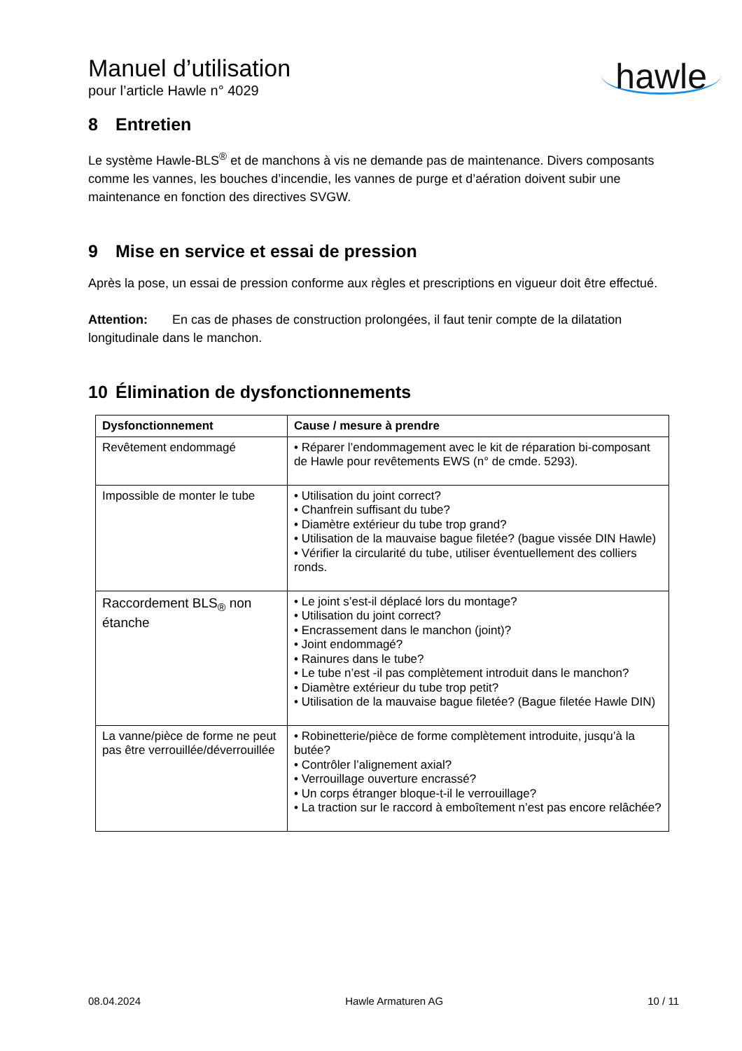Manuel d’utilisation
pour l’article Hawle n° 4029
hawle
8 Entretien
Le système Hawle-BLS<sup>®</sup> et de manchons à vis ne demande pas de maintenance. Divers composants comme les vannes, les bouches d’incendie, les vannes de purge et d’aération doivent subir une maintenance en fonction des directives SVGW.
9 Mise en service et essai de pression
Après la pose, un essai de pression conforme aux règles et prescriptions en vigueur doit être effectué.
Attention: En cas de phases de construction prolongées, il faut tenir compte de la dilatation longitudinale dans le manchon.
10 Élimination de dysfonctionnements
| Dysfonctionnement | Cause / mesure à prendre |
| --- | --- |
| Revêtement endommagé | • Réparer l’endommagement avec le kit de réparation bi-composant de Hawle pour revêtements EWS (n° de cmde. 5293). |
| Impossible de monter le tube | • Utilisation du joint correct? • Chanfrein suffisant du tube? • Diamètre extérieur du tube trop grand? • Utilisation de la mauvaise bague filetée? (bague vissée DIN Hawle) • Vérifier la circularité du tube, utiliser éventuellement des colliers ronds. |
| Raccordement BLS<sub>®</sub> non étanche | • Le joint s’est-il déplacé lors du montage? • Utilisation du joint correct? • Encrassement dans le manchon (joint)? • Joint endommagé? • Rainures dans le tube? • Le tube n’est -il pas complètement introduit dans le manchon? • Diamètre extérieur du tube trop petit? • Utilisation de la mauvaise bague filetée? (Bague filetée Hawle DIN) |
| La vanne/pièce de forme ne peut pas être verrouillée/déverrouillée | • Robinetterie/pièce de forme complètement introduite, jusqu’à la butée? • Contrôler l’alignement axial? • Verrouillage ouverture encrassé? • Un corps étranger bloque-t-il le verrouillage? • La traction sur le raccord à emboîtement n’est pas encore relâchée? |
08.04.2024 Hawle Armaturen AG 10 / 11